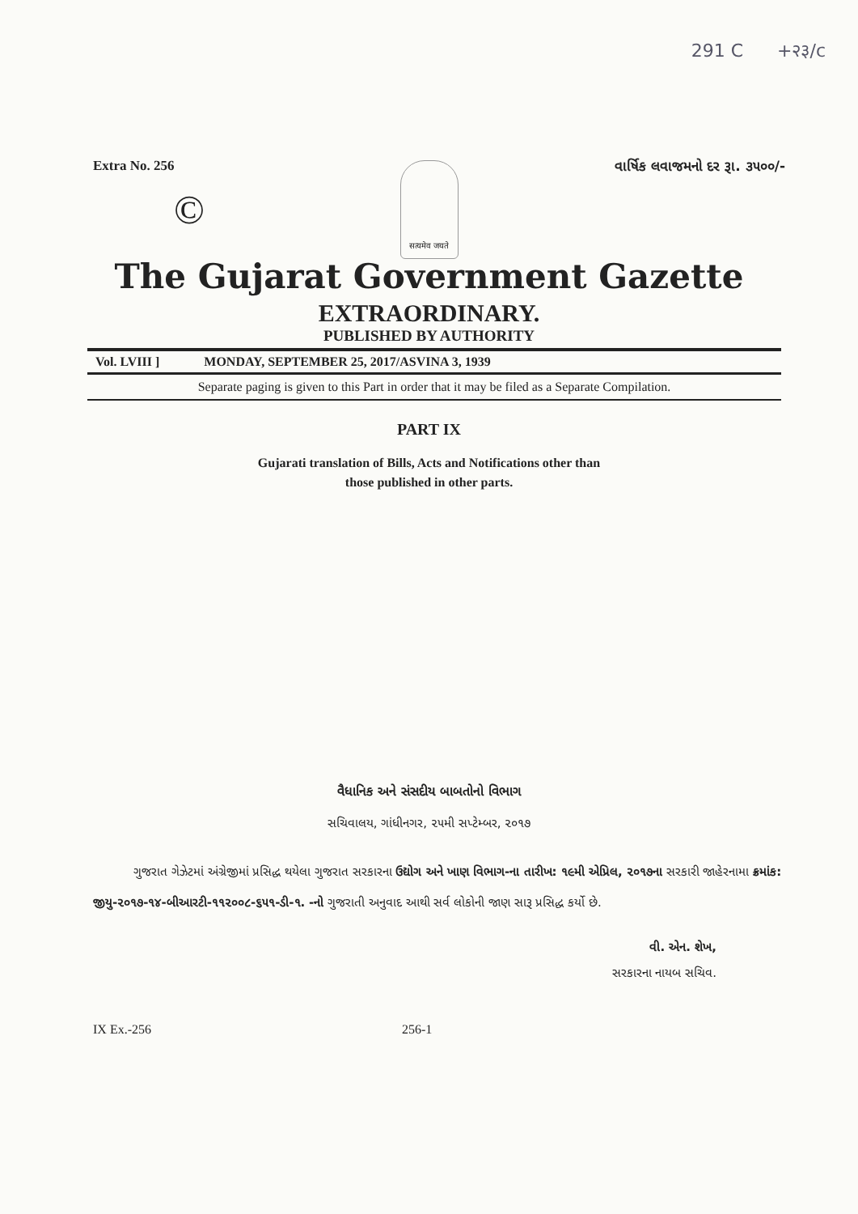291 C +२३/c
Extra No. 256 વાર્ષિક લવાજમનો દર રૂા. ૩૫૦૦/-
©
सत्यमेव जयते
The Gujarat Government Gazette
EXTRAORDINARY.
PUBLISHED BY AUTHORITY
Vol. LVIII ] MONDAY, SEPTEMBER 25, 2017/ASVINA 3, 1939
Separate paging is given to this Part in order that it may be filed as a Separate Compilation.
PART IX
Gujarati translation of Bills, Acts and Notifications other than
those published in other parts.
વૈધાનિક અને સંસદીય બાબતોનો વિભાગ
સચિવાલય, ગાંધીનગર, ૨૫મી સપ્ટેમ્બર, ૨૦૧૭
ગુજરાત ગેઝેટમાં અંગ્રેજીમાં પ્રસિદ્ધ થયેલા ગુજરાત સરકારના ઉદ્યોગ અને ખાણ વિભાગ-ના તારીખ: ૧૯મી એપ્રિલ, ૨૦૧૭ના સરકારી જાહેરનામા ક્રમાંક: જીયુ-૨૦૧૭-૧૪-બીઆરટી-૧૧૨૦૦૮-૬૫૧-ડી-૧. -નો ગુજરાતી અનુવાદ આથી સર્વ લોકોની જાણ સારૂ પ્રસિદ્ધ કર્યો છે.
વી. એન. શેખ,
સરકારના નાયબ સચિવ.
IX Ex.-256 256-1